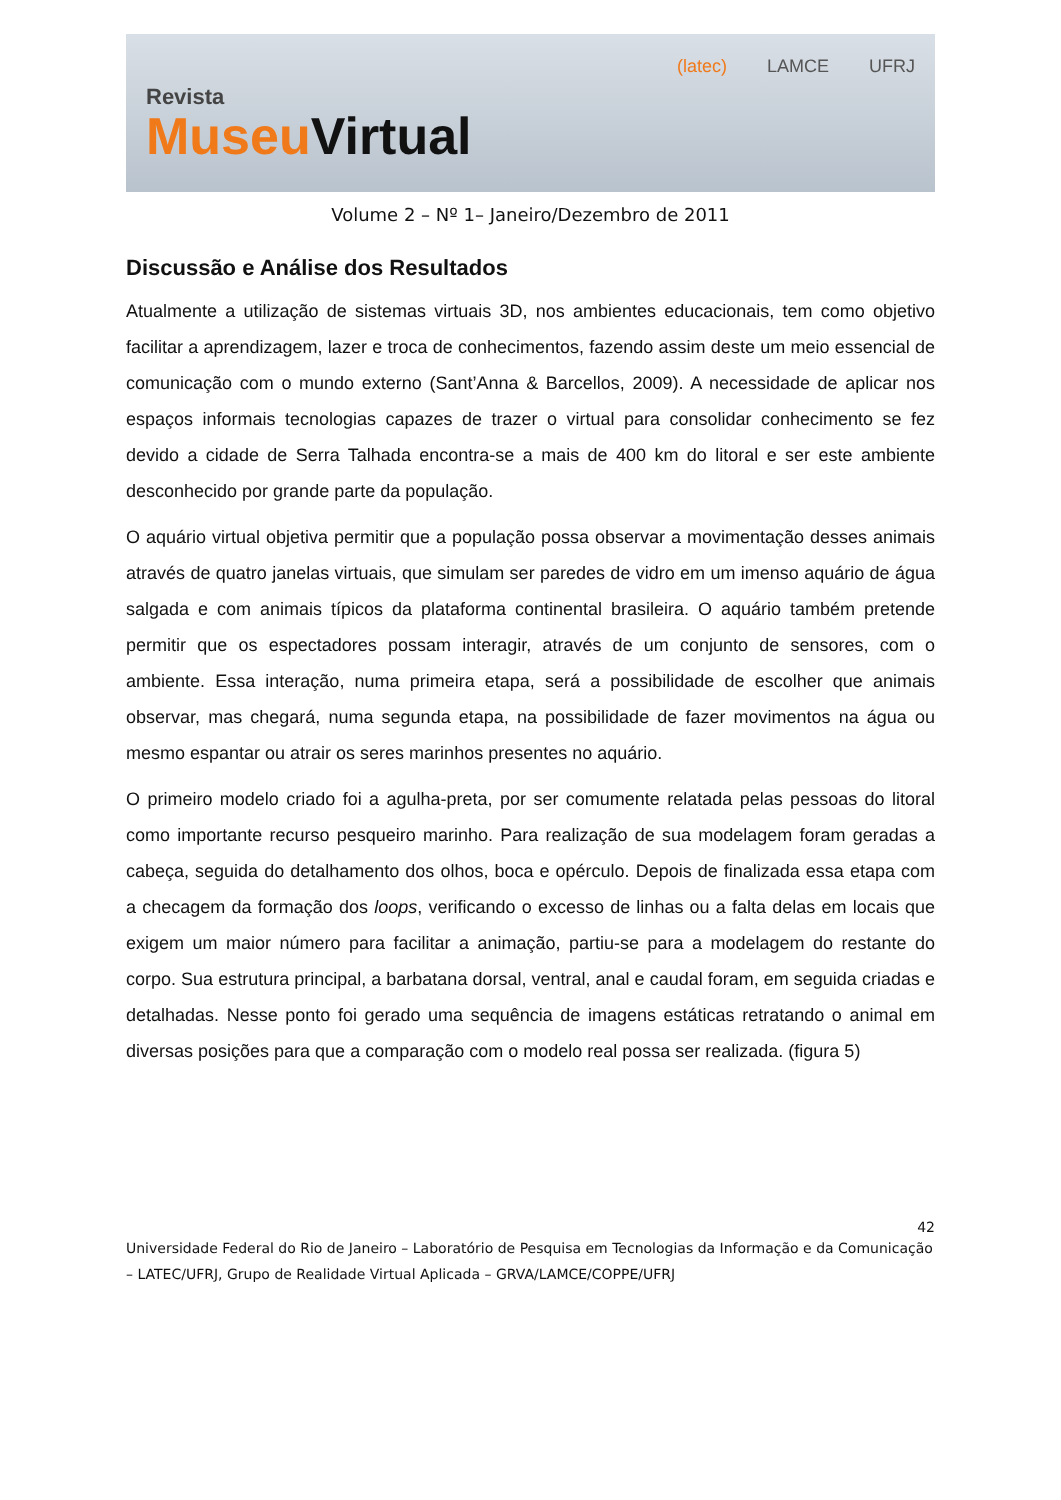Revista
Museu Virtual
(latec) LAMCE UFRJ
Volume 2 – Nº 1– Janeiro/Dezembro de 2011
Discussão e Análise dos Resultados
Atualmente a utilização de sistemas virtuais 3D, nos ambientes educacionais, tem como objetivo facilitar a aprendizagem, lazer e troca de conhecimentos, fazendo assim deste um meio essencial de comunicação com o mundo externo (Sant’Anna & Barcellos, 2009). A necessidade de aplicar nos espaços informais tecnologias capazes de trazer o virtual para consolidar conhecimento se fez devido a cidade de Serra Talhada encontra-se a mais de 400 km do litoral e ser este ambiente desconhecido por grande parte da população.
O aquário virtual objetiva permitir que a população possa observar a movimentação desses animais através de quatro janelas virtuais, que simulam ser paredes de vidro em um imenso aquário de água salgada e com animais típicos da plataforma continental brasileira. O aquário também pretende permitir que os espectadores possam interagir, através de um conjunto de sensores, com o ambiente. Essa interação, numa primeira etapa, será a possibilidade de escolher que animais observar, mas chegará, numa segunda etapa, na possibilidade de fazer movimentos na água ou mesmo espantar ou atrair os seres marinhos presentes no aquário.
O primeiro modelo criado foi a agulha-preta, por ser comumente relatada pelas pessoas do litoral como importante recurso pesqueiro marinho. Para realização de sua modelagem foram geradas a cabeça, seguida do detalhamento dos olhos, boca e opérculo. Depois de finalizada essa etapa com a checagem da formação dos loops, verificando o excesso de linhas ou a falta delas em locais que exigem um maior número para facilitar a animação, partiu-se para a modelagem do restante do corpo. Sua estrutura principal, a barbatana dorsal, ventral, anal e caudal foram, em seguida criadas e detalhadas. Nesse ponto foi gerado uma sequência de imagens estáticas retratando o animal em diversas posições para que a comparação com o modelo real possa ser realizada. (figura 5)
42
Universidade Federal do Rio de Janeiro – Laboratório de Pesquisa em Tecnologias da Informação e da Comunicação – LATEC/UFRJ, Grupo de Realidade Virtual Aplicada – GRVA/LAMCE/COPPE/UFRJ